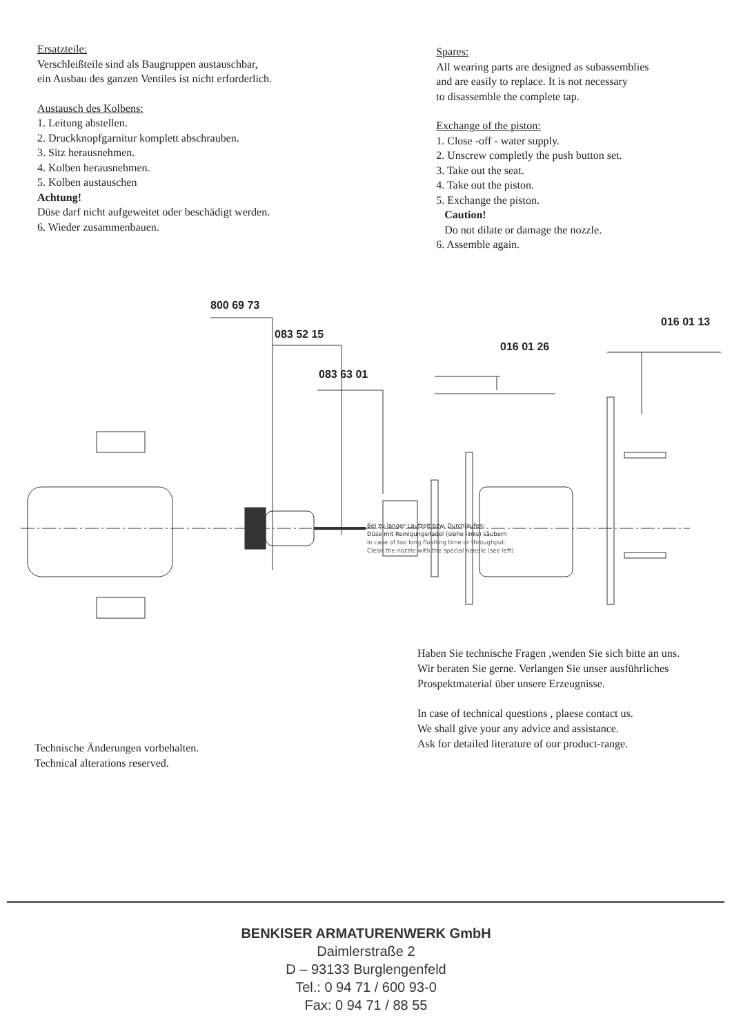Ersatzteile:
Verschleißteile sind als Baugruppen austauschbar,
ein Ausbau des ganzen Ventiles ist nicht erforderlich.
Austausch des Kolbens:
1. Leitung abstellen.
2. Druckknopfgarnitur komplett abschrauben.
3. Sitz herausnehmen.
4. Kolben herausnehmen.
5. Kolben austauschen
Achtung!
Düse darf nicht aufgeweitet oder beschädigt werden.
6. Wieder zusammenbauen.
Spares:
All wearing parts are designed as subassemblies
and are easily to replace. It is not necessary
to disassemble the complete tap.
Exchange of the piston:
1. Close -off - water supply.
2. Unscrew completly the push button set.
3. Take out the seat.
4. Take out the piston.
5. Exchange the piston.
Caution!
Do not dilate or damage the nozzle.
6. Assemble again.
800 69 73
083 52 15
016 01 26
083 63 01
016 01 13
Bei zu langer Laufzeit bzw. Durchlaufen:
Düse mit Reinigungsnadel (siehe links) säubern
In case of too long flushing time or throughput:
Clean the nozzle with the special needle (see left)
Technische Änderungen vorbehalten.
Technical alterations reserved.
Haben Sie technische Fragen ,wenden Sie sich bitte an uns.
Wir beraten Sie gerne. Verlangen Sie unser ausführliches
Prospektmaterial über unsere Erzeugnisse.
In case of technical questions , plaese contact us.
We shall give your any advice and assistance.
Ask for detailed literature of our product-range.
BENKISER ARMATURENWERK GmbH
Daimlerstraße 2
D – 93133 Burglengenfeld
Tel.: 0 94 71 / 600 93-0
Fax: 0 94 71 / 88 55